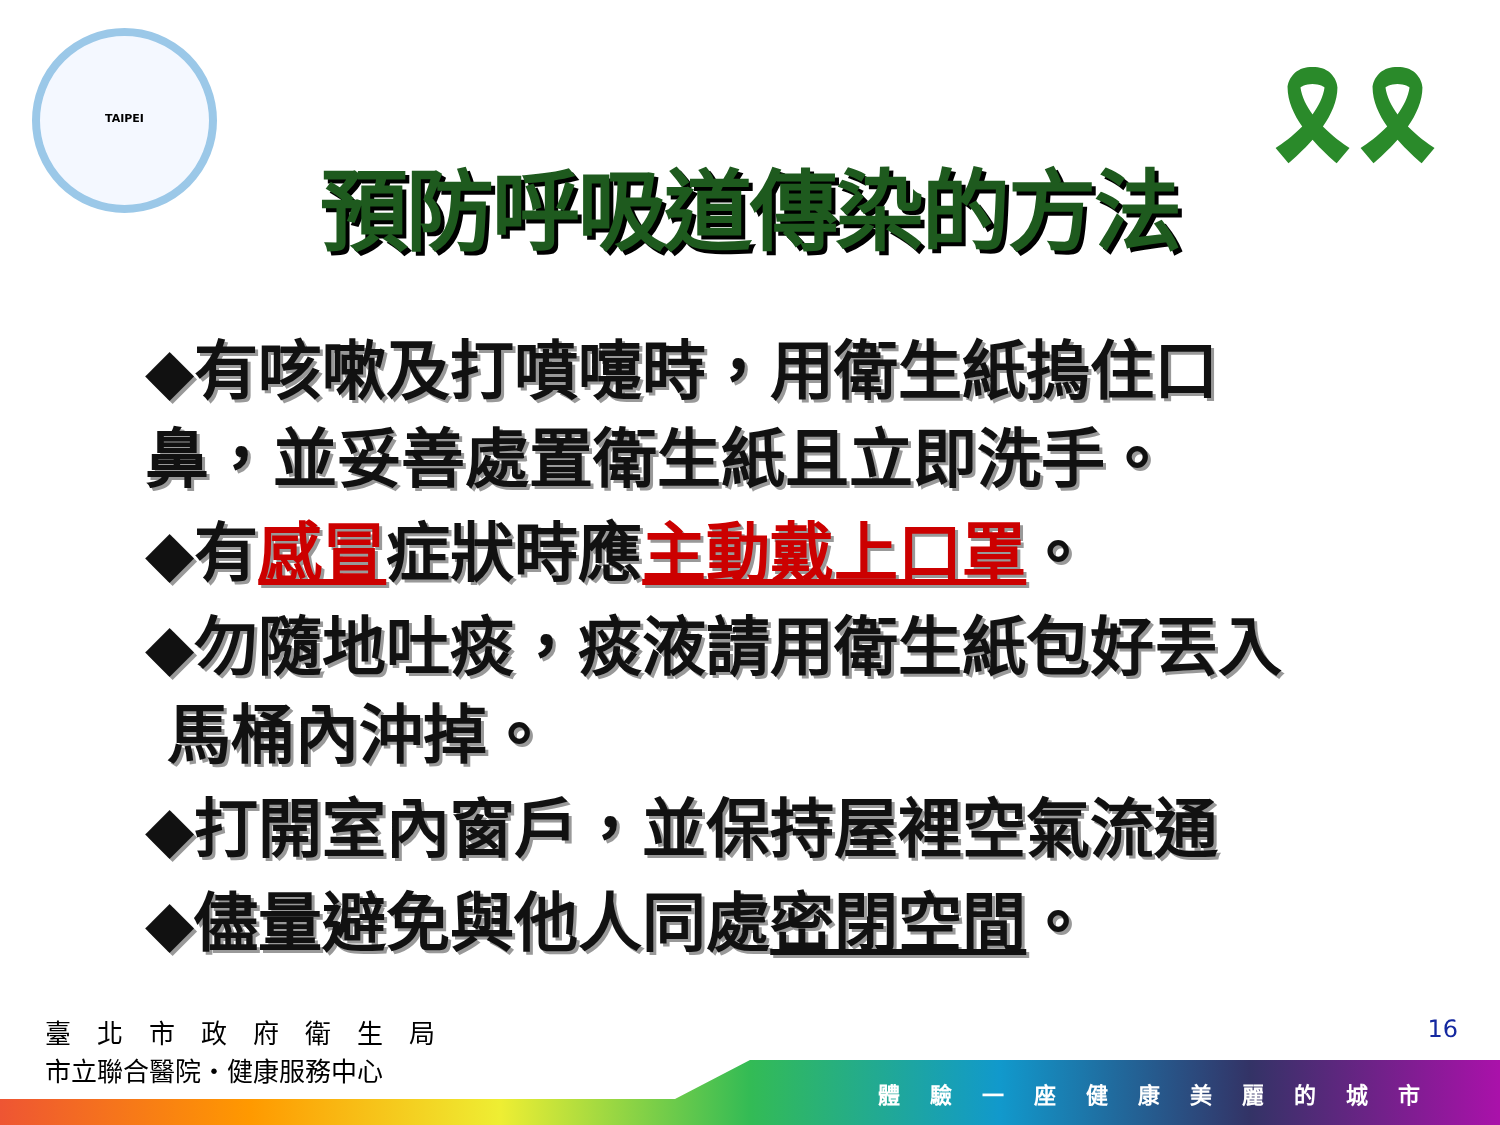TAIPEI
🎗🎗
預防呼吸道傳染的方法
◆有咳嗽及打噴嚏時，用衛生紙摀住口鼻，並妥善處置衛生紙且立即洗手。
◆有感冒症狀時應主動戴上口罩。
◆勿隨地吐痰，痰液請用衛生紙包好丟入
馬桶內沖掉。
◆打開室內窗戶，並保持屋裡空氣流通
◆儘量避免與他人同處密閉空間。
臺　北　市　政　府　衛　生　局
市立聯合醫院・健康服務中心
16
體驗一座健康美麗的城市